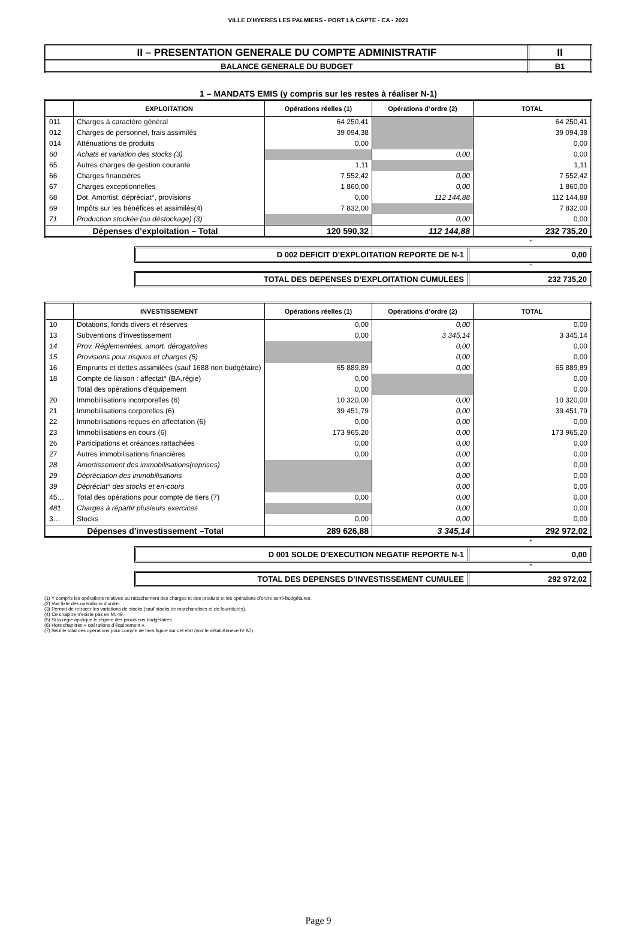VILLE D'HYERES LES PALMIERS - PORT LA CAPTE - CA - 2021
| II – PRESENTATION GENERALE DU COMPTE ADMINISTRATIF | II |
| BALANCE GENERALE DU BUDGET | B1 |
1 – MANDATS EMIS (y compris sur les restes à réaliser N-1)
| | EXPLOITATION | Opérations réelles (1) | Opérations d’ordre (2) | TOTAL |
| --- | --- | --- | --- | --- |
| 011 | Charges à caractère général | 64 250,41 | | 64 250,41 |
| 012 | Charges de personnel, frais assimilés | 39 094,38 | | 39 094,38 |
| 014 | Atténuations de produits | 0,00 | | 0,00 |
| 60 | Achats et variation des stocks (3) | | 0,00 | 0,00 |
| 65 | Autres charges de gestion courante | 1,11 | | 1,11 |
| 66 | Charges financières | 7 552,42 | 0,00 | 7 552,42 |
| 67 | Charges exceptionnelles | 1 860,00 | 0,00 | 1 860,00 |
| 68 | Dot. Amortist, dépréciat°, provisions | 0,00 | 112 144,88 | 112 144,88 |
| 69 | Impôts sur les bénéfices et assimilés(4) | 7 832,00 | | 7 832,00 |
| 71 | Production stockée (ou déstockage) (3) | | 0,00 | 0,00 |
| Dépenses d’exploitation – Total | | 120 590,32 | 112 144,88 | 232 735,20 |
+
D 002 DEFICIT D’EXPLOITATION REPORTE DE N-1
0,00
=
TOTAL DES DEPENSES D’EXPLOITATION CUMULEES
232 735,20
| | INVESTISSEMENT | Opérations réelles (1) | Opérations d’ordre (2) | TOTAL |
| --- | --- | --- | --- | --- |
| 10 | Dotations, fonds divers et réserves | 0,00 | 0,00 | 0,00 |
| 13 | Subventions d'investissement | 0,00 | 3 345,14 | 3 345,14 |
| 14 | Prov. Réglementées, amort. dérogatoires | | 0,00 | 0,00 |
| 15 | Provisions pour risques et charges (5) | | 0,00 | 0,00 |
| 16 | Emprunts et dettes assimilées (sauf 1688 non budgétaire) | 65 889,89 | 0,00 | 65 889,89 |
| 18 | Compte de liaison : affectat° (BA,régie) | 0,00 | | 0,00 |
| | Total des opérations d’équipement | 0,00 | | 0,00 |
| 20 | Immobilisations incorporelles (6) | 10 320,00 | 0,00 | 10 320,00 |
| 21 | Immobilisations corporelles (6) | 39 451,79 | 0,00 | 39 451,79 |
| 22 | Immobilisations reçues en affectation (6) | 0,00 | 0,00 | 0,00 |
| 23 | Immobilisations en cours (6) | 173 965,20 | 0,00 | 173 965,20 |
| 26 | Participations et créances rattachées | 0,00 | 0,00 | 0,00 |
| 27 | Autres immobilisations financières | 0,00 | 0,00 | 0,00 |
| 28 | Amortissement des immobilisations(reprises) | | 0,00 | 0,00 |
| 29 | Dépréciation des immobilisations | | 0,00 | 0,00 |
| 39 | Dépréciat° des stocks et en-cours | | 0,00 | 0,00 |
| 45… | Total des opérations pour compte de tiers (7) | 0,00 | 0,00 | 0,00 |
| 481 | Charges à répartir plusieurs exercices | | 0,00 | 0,00 |
| 3… | Stocks | 0,00 | 0,00 | 0,00 |
| Dépenses d’investissement –Total | | 289 626,88 | 3 345,14 | 292 972,02 |
+
D 001 SOLDE D’EXECUTION NEGATIF REPORTE N-1
0,00
=
TOTAL DES DEPENSES D’INVESTISSEMENT CUMULEE
292 972,02
(1) Y compris les opérations relatives au rattachement des charges et des produits et les opérations d’ordre semi-budgétaires.
(2) Voir liste des opérations d’ordre.
(3) Permet de retracer les variations de stocks (sauf stocks de marchandises et de fournitures).
(4) Ce chapitre n’existe pas en M. 49.
(5) Si la régie applique le régime des provisions budgétaires.
(6) Hors chapitres « opérations d’équipement ».
(7) Seul le total des opérations pour compte de tiers figure sur cet état (voir le détail Annexe IV A7).
Page 9